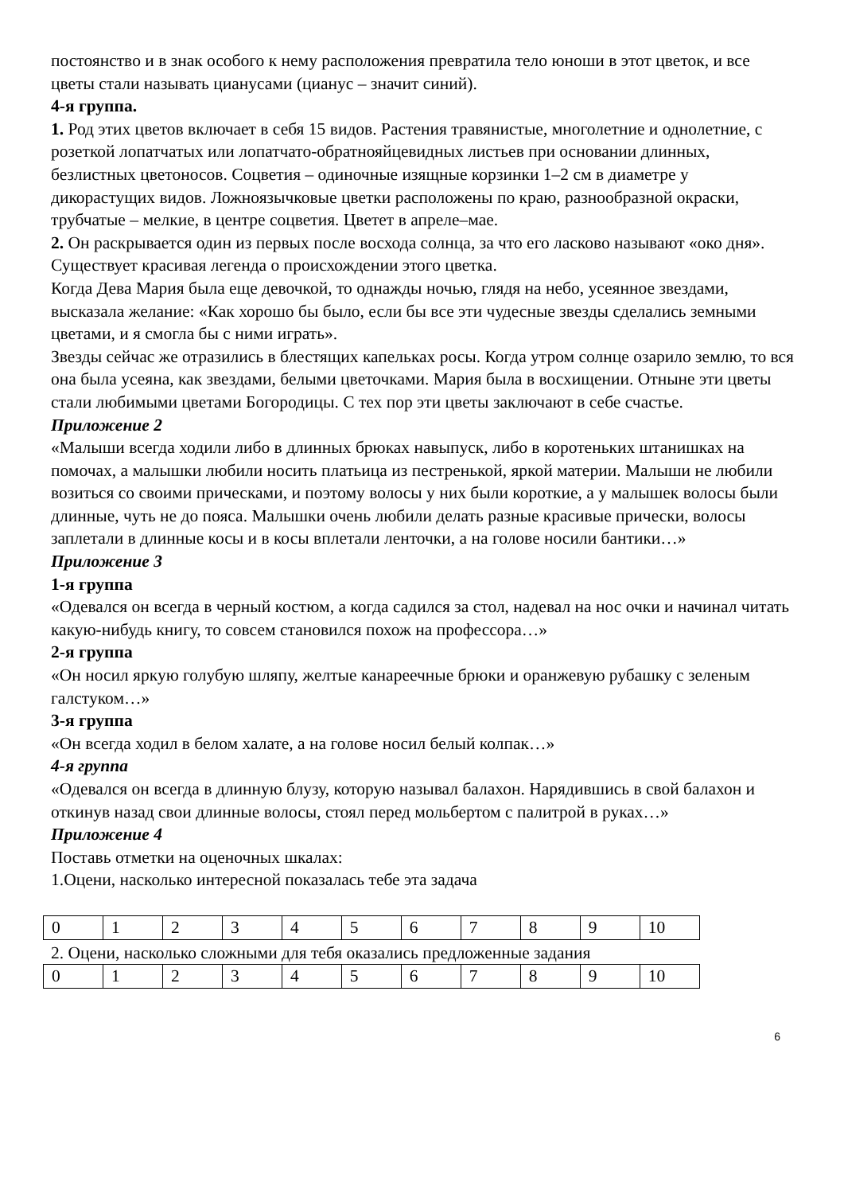постоянство и в знак особого к нему расположения превратила тело юноши в этот цветок, и все цветы стали называть цианусами (цианус – значит синий).
4-я группа.
1. Род этих цветов включает в себя 15 видов. Растения травянистые, многолетние и однолетние, с розеткой лопатчатых или лопатчато-обратнояйцевидных листьев при основании длинных, безлистных цветоносов. Соцветия – одиночные изящные корзинки 1–2 см в диаметре у дикорастущих видов. Ложноязычковые цветки расположены по краю, разнообразной окраски, трубчатые – мелкие, в центре соцветия. Цветет в апреле–мае.
2. Он раскрывается один из первых после восхода солнца, за что его ласково называют «око дня». Существует красивая легенда о происхождении этого цветка.
Когда Дева Мария была еще девочкой, то однажды ночью, глядя на небо, усеянное звездами, высказала желание: «Как хорошо бы было, если бы все эти чудесные звезды сделались земными цветами, и я смогла бы с ними играть».
Звезды сейчас же отразились в блестящих капельках росы. Когда утром солнце озарило землю, то вся она была усеяна, как звездами, белыми цветочками. Мария была в восхищении. Отныне эти цветы стали любимыми цветами Богородицы. С тех пор эти цветы заключают в себе счастье.
Приложение 2
«Малыши всегда ходили либо в длинных брюках навыпуск, либо в коротеньких штанишках на помочах, а малышки любили носить платьица из пестренькой, яркой материи. Малыши не любили возиться со своими прическами, и поэтому волосы у них были короткие, а у малышек волосы были длинные, чуть не до пояса. Малышки очень любили делать разные красивые прически, волосы заплетали в длинные косы и в косы вплетали ленточки, а на голове носили бантики…»
Приложение 3
1-я группа
«Одевался он всегда в черный костюм, а когда садился за стол, надевал на нос очки и начинал читать какую-нибудь книгу, то совсем становился похож на профессора…»
2-я группа
«Он носил яркую голубую шляпу, желтые канареечные брюки и оранжевую рубашку с зеленым галстуком…»
3-я группа
«Он всегда ходил в белом халате, а на голове носил белый колпак…»
4-я группа
«Одевался он всегда в длинную блузу, которую называл балахон. Нарядившись в свой балахон и откинув назад свои длинные волосы, стоял перед мольбертом с палитрой в руках…»
Приложение 4
Поставь отметки на оценочных шкалах:
1.Оцени, насколько интересной показалась тебе эта задача
| 0 | 1 | 2 | 3 | 4 | 5 | 6 | 7 | 8 | 9 | 10 |
2. Оцени, насколько сложными для тебя оказались предложенные задания
| 0 | 1 | 2 | 3 | 4 | 5 | 6 | 7 | 8 | 9 | 10 |
6